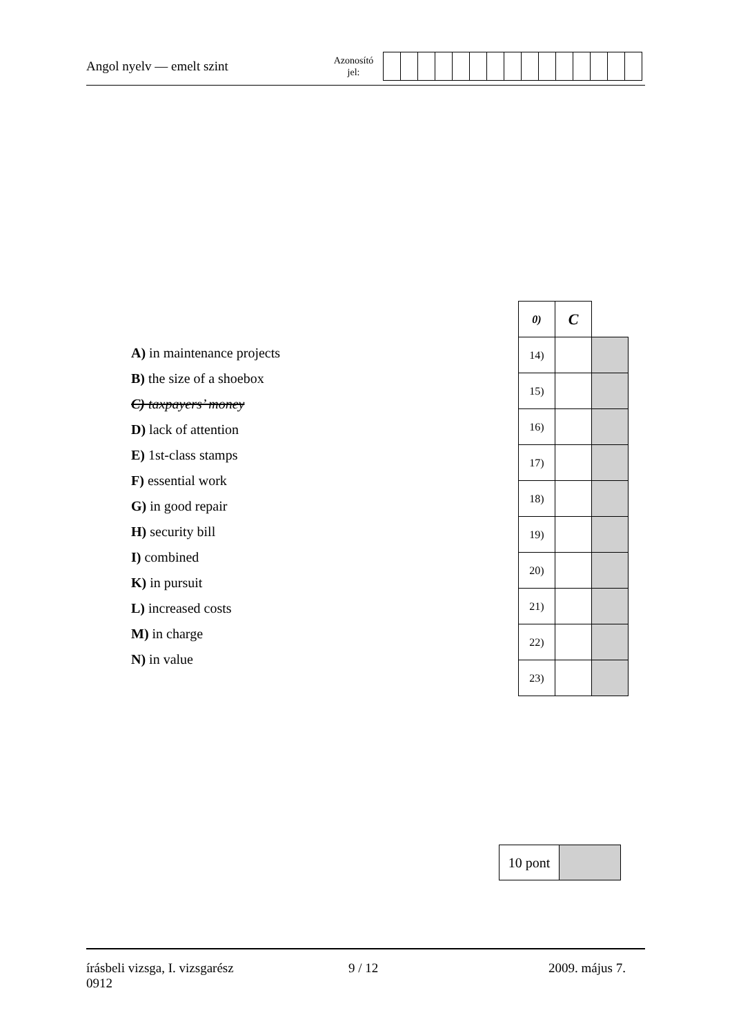Angol nyelv — emelt szint
Azonosító
jel:
A) in maintenance projects
B) the size of a shoebox
C) taxpayers’ money
D) lack of attention
E) 1st-class stamps
F) essential work
G) in good repair
H) security bill
I) combined
K) in pursuit
L) increased costs
M) in charge
N) in value
| 0) | C | |
| 14) | | |
| 15) | | |
| 16) | | |
| 17) | | |
| 18) | | |
| 19) | | |
| 20) | | |
| 21) | | |
| 22) | | |
| 23) | | |
| 10 pont | |
írásbeli vizsga, I. vizsgarész
0912
9 / 12 2009. május 7.